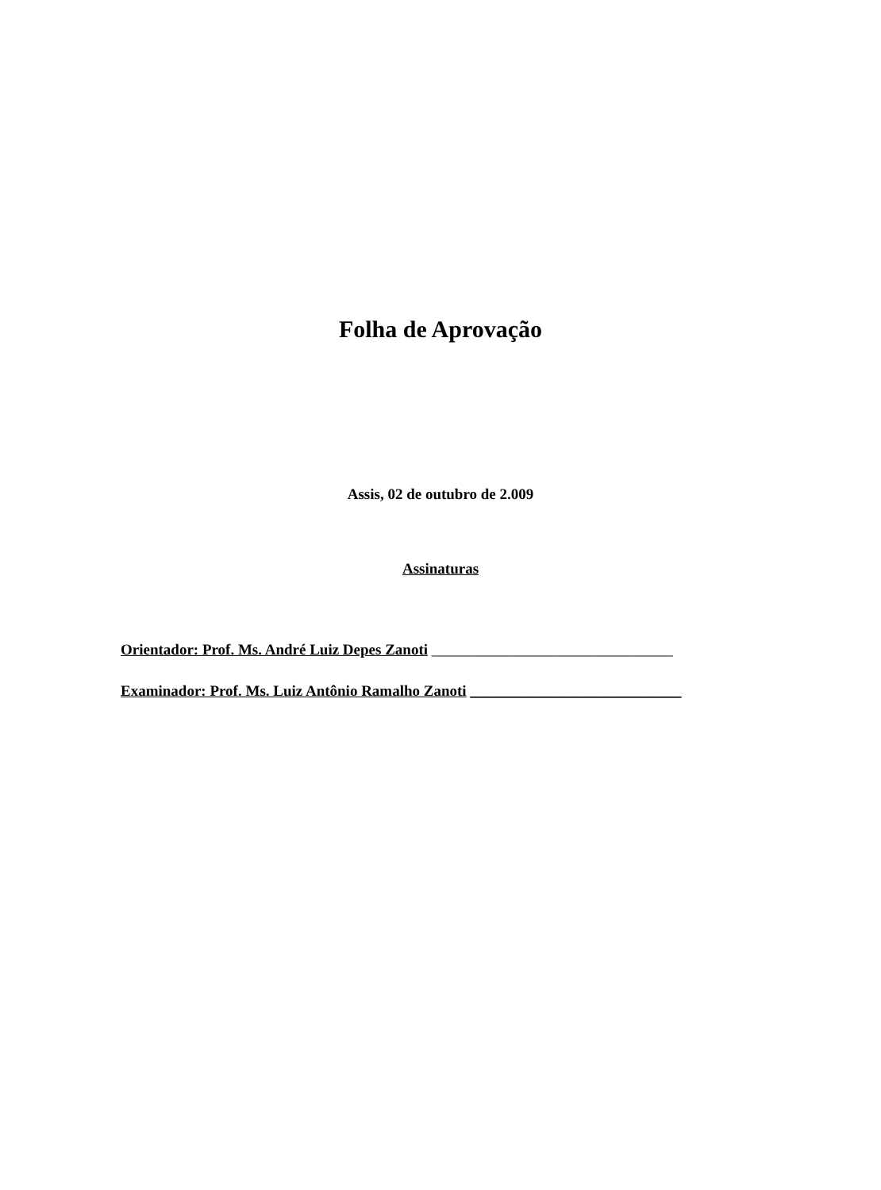Folha de Aprovação
Assis, 02 de outubro de 2.009
Assinaturas
Orientador: Prof. Ms. André Luiz Depes Zanoti ________________________________
Examinador: Prof. Ms. Luiz Antônio Ramalho Zanoti ____________________________